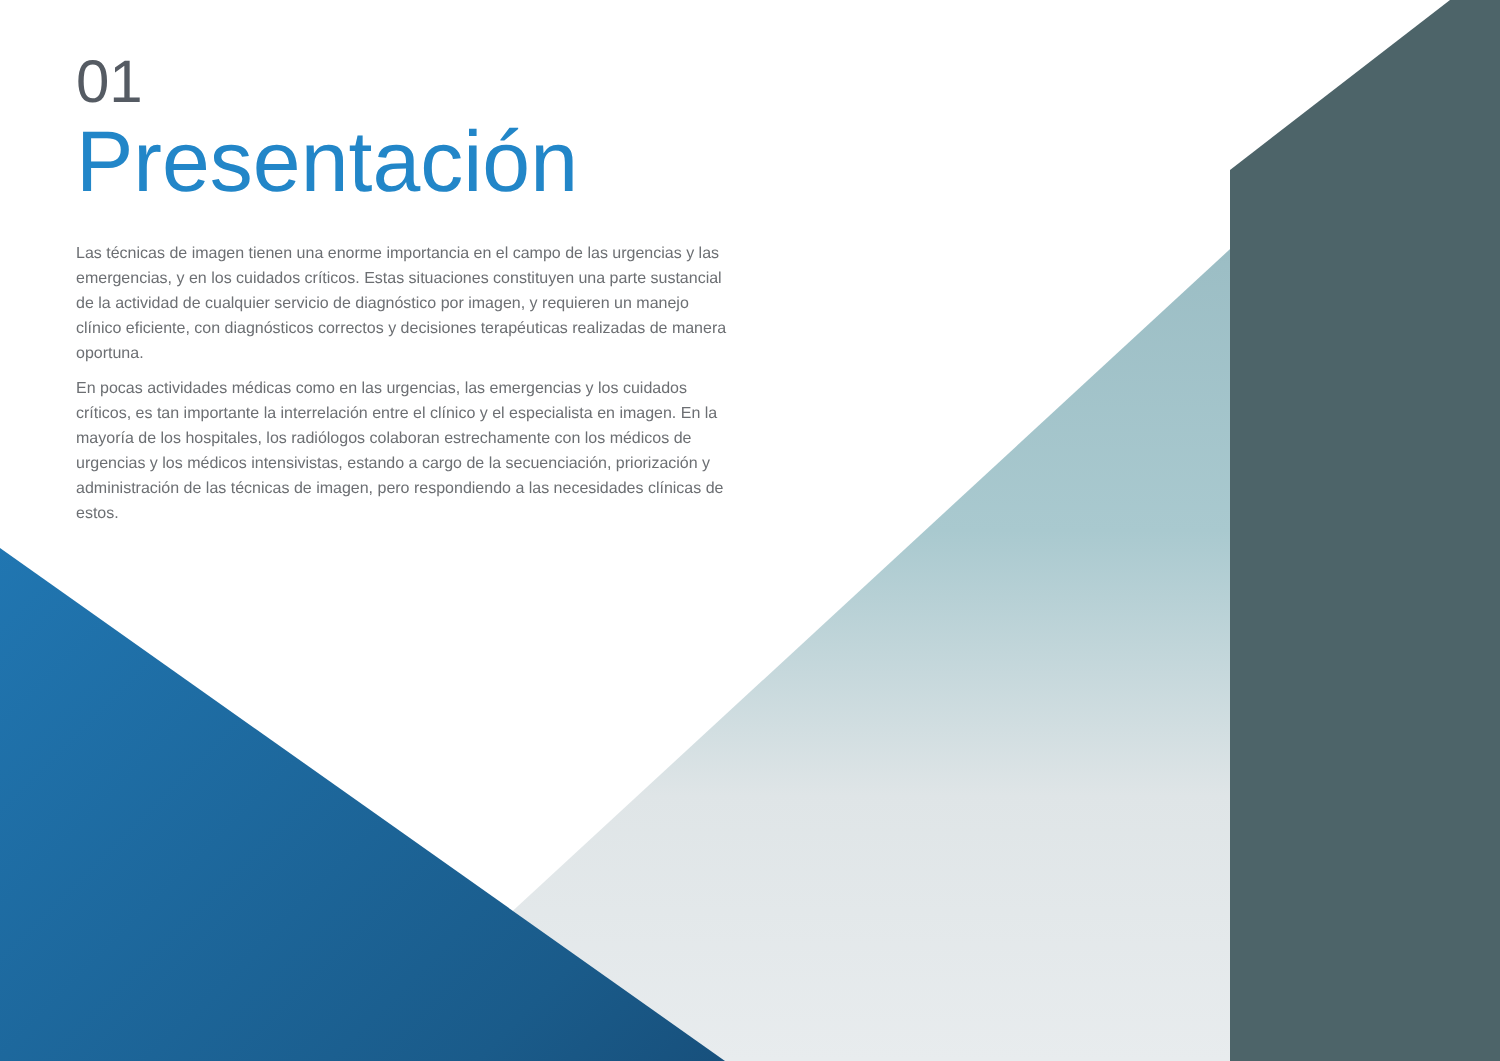01
Presentación
Las técnicas de imagen tienen una enorme importancia en el campo de las urgencias y las emergencias, y en los cuidados críticos. Estas situaciones constituyen una parte sustancial de la actividad de cualquier servicio de diagnóstico por imagen, y requieren un manejo clínico eficiente, con diagnósticos correctos y decisiones terapéuticas realizadas de manera oportuna.
En pocas actividades médicas como en las urgencias, las emergencias y los cuidados críticos, es tan importante la interrelación entre el clínico y el especialista en imagen. En la mayoría de los hospitales, los radiólogos colaboran estrechamente con los médicos de urgencias y los médicos intensivistas, estando a cargo de la secuenciación, priorización y administración de las técnicas de imagen, pero respondiendo a las necesidades clínicas de estos.